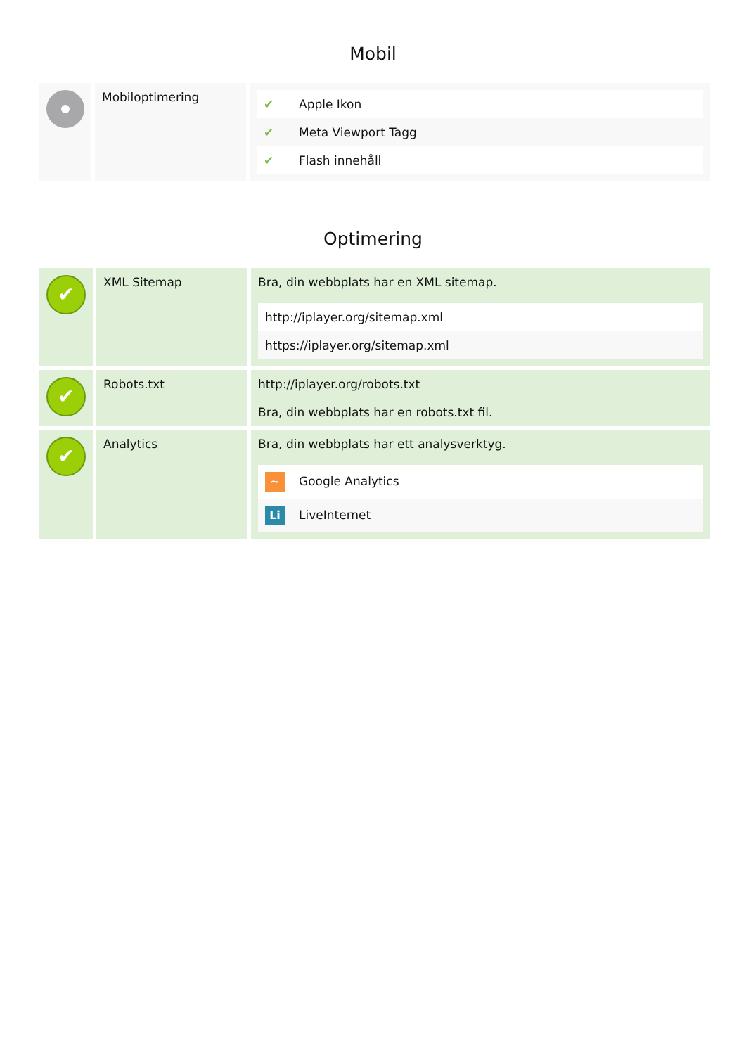Mobil
| | Mobiloptimering | / ✔ / Apple Ikon / / ✔ / Meta Viewport Tagg / / ✔ / Flash innehåll / |
Optimering
| ✔ | XML Sitemap | Bra, din webbplats har en XML sitemap. / http://iplayer.org/sitemap.xml / / https://iplayer.org/sitemap.xml / |
| ✔ | Robots.txt | http://iplayer.org/robots.txt Bra, din webbplats har en robots.txt fil. |
| ✔ | Analytics | Bra, din webbplats har ett analysverktyg. / ~ Google Analytics / / Li LiveInternet / |